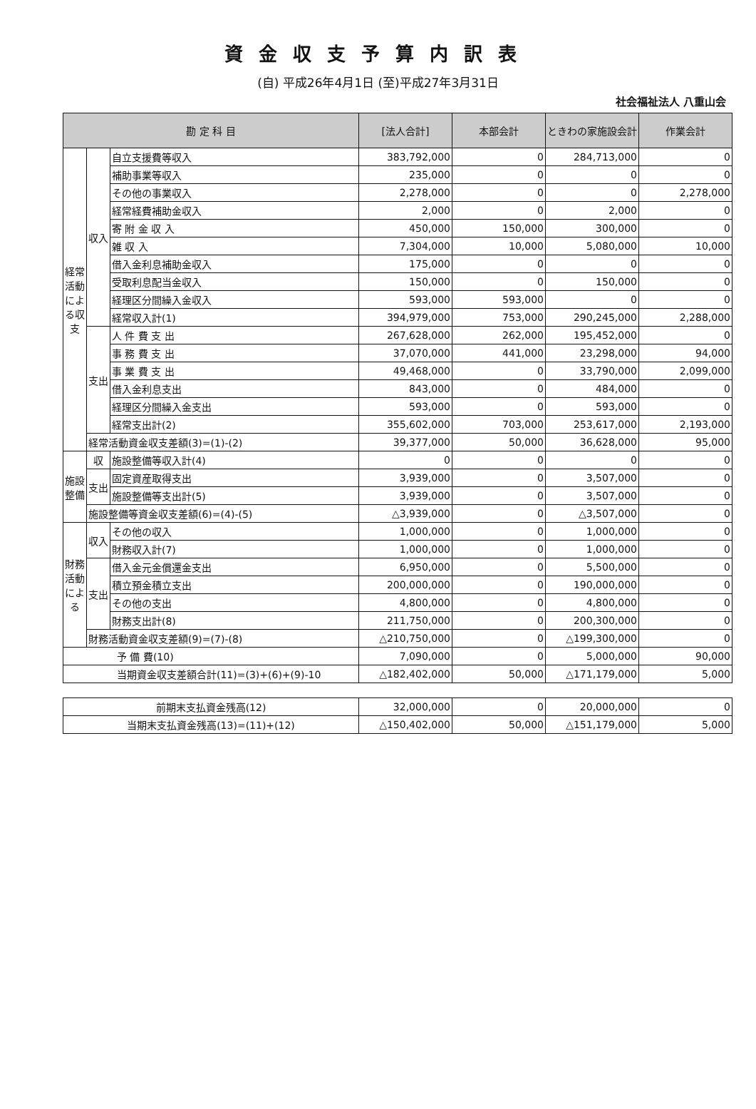資金収支予算内訳表
(自) 平成26年4月1日 (至)平成27年3月31日
社会福祉法人 八重山会
| 勘 定 科 目 | | | [法人合計] | 本部会計 | ときわの家施設会計 | 作業会計 |
| --- | --- | --- | --- | --- | --- | --- |
| 経常活動による収支 | 収入 | 自立支援費等収入 | 383,792,000 | 0 | 284,713,000 | 0 |
| | | 補助事業等収入 | 235,000 | 0 | 0 | 0 |
| | | その他の事業収入 | 2,278,000 | 0 | 0 | 2,278,000 |
| | | 経常経費補助金収入 | 2,000 | 0 | 2,000 | 0 |
| | | 寄 附 金 収 入 | 450,000 | 150,000 | 300,000 | 0 |
| | | 雑 収 入 | 7,304,000 | 10,000 | 5,080,000 | 10,000 |
| | | 借入金利息補助金収入 | 175,000 | 0 | 0 | 0 |
| | | 受取利息配当金収入 | 150,000 | 0 | 150,000 | 0 |
| | | 経理区分間繰入金収入 | 593,000 | 593,000 | 0 | 0 |
| | | 経常収入計(1) | 394,979,000 | 753,000 | 290,245,000 | 2,288,000 |
| | 支出 | 人 件 費 支 出 | 267,628,000 | 262,000 | 195,452,000 | 0 |
| | | 事 務 費 支 出 | 37,070,000 | 441,000 | 23,298,000 | 94,000 |
| | | 事 業 費 支 出 | 49,468,000 | 0 | 33,790,000 | 2,099,000 |
| | | 借入金利息支出 | 843,000 | 0 | 484,000 | 0 |
| | | 経理区分間繰入金支出 | 593,000 | 0 | 593,000 | 0 |
| | | 経常支出計(2) | 355,602,000 | 703,000 | 253,617,000 | 2,193,000 |
| | 経常活動資金収支差額(3)=(1)-(2) | | 39,377,000 | 50,000 | 36,628,000 | 95,000 |
| 施設整備 | 収 | 施設整備等収入計(4) | 0 | 0 | 0 | 0 |
| | 支出 | 固定資産取得支出 | 3,939,000 | 0 | 3,507,000 | 0 |
| | | 施設整備等支出計(5) | 3,939,000 | 0 | 3,507,000 | 0 |
| | 施設整備等資金収支差額(6)=(4)-(5) | | △3,939,000 | 0 | △3,507,000 | 0 |
| 財務活動による | 収入 | その他の収入 | 1,000,000 | 0 | 1,000,000 | 0 |
| | | 財務収入計(7) | 1,000,000 | 0 | 1,000,000 | 0 |
| | 支出 | 借入金元金償還金支出 | 6,950,000 | 0 | 5,500,000 | 0 |
| | | 積立預金積立支出 | 200,000,000 | 0 | 190,000,000 | 0 |
| | | その他の支出 | 4,800,000 | 0 | 4,800,000 | 0 |
| | | 財務支出計(8) | 211,750,000 | 0 | 200,300,000 | 0 |
| | 財務活動資金収支差額(9)=(7)-(8) | | △210,750,000 | 0 | △199,300,000 | 0 |
| 予 備 費(10) | | | 7,090,000 | 0 | 5,000,000 | 90,000 |
| 当期資金収支差額合計(11)=(3)+(6)+(9)-10 | | | △182,402,000 | 50,000 | △171,179,000 | 5,000 |
| 前期末支払資金残高(12) | 32,000,000 | 0 | 20,000,000 | 0 |
| 当期末支払資金残高(13)=(11)+(12) | △150,402,000 | 50,000 | △151,179,000 | 5,000 |